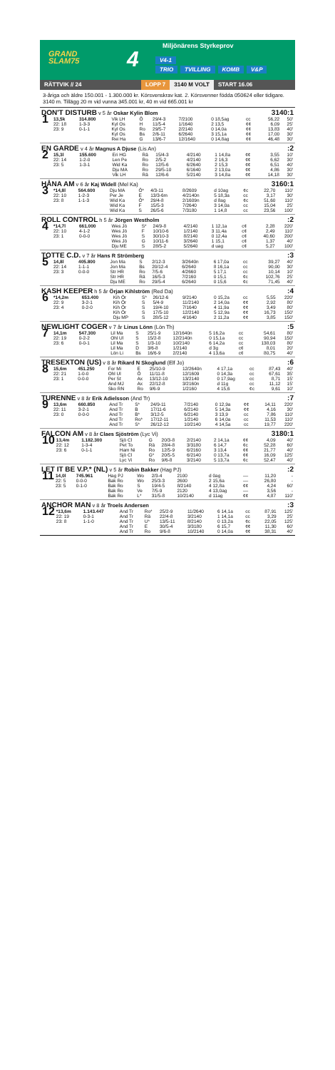GRAND
SLAM75
4
Miljönärens Styrkeprov
V4-1
TRIO TVILLING KOMB V&P
RÄTTVIK // 24 LOPP 7 3140 M VOLT START 16.06
3-åriga och äldre 150.001 - 1.300.000 kr. Körsvenskrav kat. 2. Körsvenner födda 050624 eller tidigare. 3140 m. Tillägg 20 m vid vunna 345.001 kr, 40 m vid 665.001 kr
DON'T DISTURB v 5 år Oskar Kylin Blom 3140:1
| 1 | 13,5k | 314.800 | Vik LH | Ö | 29/4-3 | 7/2100 | 0 18,5ag | cc | 56,22 | 50' |
| | 22: 18 | 1-3-3 | Kyl Os | H | 11/5-4 | 1/1640 | 2 13,5 | ¢¢ | 6,09 | 25' |
| | 23: 9 | 0-1-1 | Kyl Os | Ro | 29/5-7 | 2/2140 | 0 14,0a | ¢¢ | 13,83 | 40' |
| | | | Kyl Os | Bs | 2/6-11 | 6/2640 | 3 15,1a | ¢¢ | 17,00 | 30' |
| | | | Rei Ha | G | 13/6-7 | 12/1640 | 0 14,8ag | ¢¢ | 46,48 | 30' |
EN GARDE v 4 år Magnus A Djuse (Lis An):2
| 2 | 15,3l | 155.600 | Eri HG | Rä | 15/4-3 | 4/2140 | 1 14,8a | ¢¢ | 3,55 | 10' |
| | 22: 14 | 1-2-0 | Len Pe | Ro | 2/5-2 | 4/2140 | 2 16,3 | ¢¢ | 6,62 | 30' |
| | 23: 5 | 1-3-1 | Wid Ka | Ro | 12/5-6 | 6/2640 | 2 15,3 | ¢¢ | 6,51 | 40' |
| | | | Dju MA | Ro | 29/5-10 | 6/1640 | 2 13,0a | ¢¢ | 4,86 | 30' |
| | | | Vik LH | Rä | 12/6-6 | 5/2140 | 3 14,8a | ¢¢ | 14,18 | 30' |
HÅNA AM v 6 år Kaj Widell (Mel Ka) 3160:1
| 3 | *14,8l | 564.600 | Dju MA | Ö* | 4/3-11 | 8/2609 | d 10ag | ¢c | 22,70 | 110' |
| | 22: 10 | 1-2-3 | Per Je | E | 13/3-6m | 4/2140n | 5 18,3a | cc | 3,17 | 30' |
| | 23: 8 | 1-1-3 | Wid Ka | Ö* | 29/4-8 | 2/1609n | d 8ag | ¢c | 51,60 | 110' |
| | | | Wid Ka | F | 15/5-3 | 7/2640 | 3 14,0a | cc | 15,04 | 25' |
| | | | Wid Ka | S | 26/5-6 | 7/3180 | 1 14,8 | cc | 23,56 | 100' |
ROLL CONTROL h 5 år Jörgen Westholm:2
| 4 | *14,7l | 661.000 | Wes Jö | S* | 24/9-8 | 4/2140 | 1 12,1a | c¢ | 2,28 | 220' |
| | 22: 10 | 4-1-2 | Wes Jö | F | 10/10-6 | 1/2140 | 3 11,4a | c¢ | 2,49 | 110' |
| | 23: 1 | 0-0-0 | Wes Jö | S | 30/10-3 | 8/2140 | 0 12,4a | c¢ | 40,60 | 200' |
| | | | Wes Jö | G | 10/11-6 | 3/2640 | 1 15,1 | c¢ | 1,37 | 40' |
| | | | Dju ME | S | 28/5-2 | 5/2640 | d uag | c¢ | 5,27 | 100' |
TOTTE C.D. v 7 år Hans R Strömberg:3
| 5 | 14,8l | 405.800 | Jon Ma | S | 2/12-3 | 3/2640n | 6 17,0a | cc | 39,27 | 40' |
| | 22: 14 | 1-1-1 | Jon Ma | Bs | 20/12-4 | 6/2640 | 8 16,1a | cc | 90,00 | 30' |
| | 23: 3 | 0-0-0 | Str HR | Ro | 7/5-6 | 4/2660 | 5 17,1 | cc | 10,14 | 10' |
| | | | Str HR | Rä | 16/5-3 | 7/2160 | 0 15,1 | ¢c | 102,76 | 25' |
| | | | Dju ME | Ro | 29/5-4 | 6/2640 | 0 15,6 | ¢c | 71,45 | 40' |
KASH KEEPER h 5 år Örjan Kihlström (Red Da):4
| 6 | *14,2m | 653.400 | Kih Ör | S* | 26/12-6 | 9/2140 | 0 15,2a | cc | 5,55 | 220' |
| | 22: 9 | 3-2-1 | Kih Ör | S | 5/4-9 | 11/2140 | 2 14,0a | ¢¢ | 2,92 | 80' |
| | 23: 4 | 0-2-0 | Kih Ör | S | 19/4-10 | 7/1640 | 4 11,9a | ¢¢ | 3,49 | 80' |
| | | | Kih Ör | S | 17/5-10 | 12/2140 | 5 12,9a | ¢¢ | 16,73 | 150' |
| | | | Dju MP | S | 28/5-12 | 4/1640 | 2 11,2a | ¢¢ | 3,85 | 150' |
NEWLIGHT COGER v 7 år Linus Lönn (Lön Th):5
| 7 | 14,1m | 547.300 | Lil Ma | S | 25/1-9 | 12/1640n | 5 16,2a | cc | 54,61 | 80' |
| | 22: 19 | 0-2-2 | Ohl Ul | S | 15/2-8 | 12/2140n | 0 15,1a | cc | 90,94 | 150' |
| | 23: 6 | 0-0-1 | Lil Ma | S | 1/3-10 | 10/2140 | 6 14,2a | cc | 138,03 | 80' |
| | | | Lil Ma | D | 3/6-8 | 1/2140 | d 3g | c¢ | 8,01 | 20' |
| | | | Lön Li | Bs | 16/6-9 | 2/2140 | 4 13,6a | c¢ | 80,75 | 40' |
TRESEXTON (US) v 8 år Rikard N Skoglund (Elf Jo):6
| 8 | 15,6m | 451.250 | For Mi | E | 25/10-9 | 12/2640n | 4 17,1a | cc | 87,43 | 40' |
| | 22: 21 | 1-0-0 | Ohl Ul | Ö | 11/11-8 | 12/1609 | 0 14,3a | cc | 67,61 | 35' |
| | 23: 1 | 0-0-0 | Per St | Ax | 13/12-10 | 13/2140 | 0 17,9ag | cc | 8,71 | 15' |
| | | | And MJ | Ax | 22/12-8 | 3/2160n | d 11g | cc | 11,12 | 15' |
| | | | Sko RN | Ro | 9/6-9 | 1/2160 | 4 15,6 | ¢c | 9,61 | 10' |
TURENNE v 8 år Erik Adielsson (And Tr):7
| 9 | 13,6m | 660.850 | And Tr | S* | 24/9-11 | 7/2140 | 0 12,9a | ¢¢ | 14,11 | 220' |
| | 22: 11 | 3-2-1 | And Tr | B | 17/11-6 | 6/2140 | 5 14,3a | ¢¢ | 4,16 | 30' |
| | 23: 0 | 0-0-0 | And Tr | B* | 3/12-5 | 6/2140 | 3 13,9 | cc | 7,86 | 110' |
| | | | And Tr | Ro* | 17/12-11 | 1/2140 | 6 14,0a | cc | 11,53 | 110' |
| | | | And Tr | S* | 26/12-12 | 10/2140 | 4 14,5a | cc | 19,77 | 220' |
FALCON AM v 8 år Claes Sjöström (Lyc Vi) 3180:1
| 10 | 13,4m | 1.182.300 | Sjö Cl | G | 20/3-8 | 2/2140 | 2 14,1a | ¢¢ | 4,09 | 40' |
| | 22: 12 | 1-3-4 | Pet To | Rä | 28/4-8 | 3/3180 | 6 14,7 | ¢c | 52,28 | 60' |
| | 23: 6 | 0-1-1 | Ham Ni | Ro | 12/5-9 | 6/2160 | 3 13,4 | ¢¢ | 21,77 | 40' |
| | | | Sjö Cl | G* | 20/5-5 | 6/2140 | 0 13,7a | ¢¢ | 16,09 | 125' |
| | | | Lyc Vi | Ro | 9/6-8 | 3/2140 | 5 13,7a | ¢c | 52,47 | 40' |
LET IT BE V.P.* (NL) v 5 år Robin Bakker (Hag PJ):2
| 11 | 14,0l | 745.961 | Hag PJ | Wo | 2/3-4 | 2100 | d 0ag | –– | 11,20 | - |
| | 22: 5 | 0-0-0 | Bak Ro | Wo | 25/3-3 | 2600 | 2 15,6a | –– | 26,80 | - |
| | 23: 5 | 0-1-0 | Bak Ro | S | 19/4-5 | 8/2140 | 4 12,8a | ¢¢ | 4,24 | 60' |
| | | | Bak Ro | Ve | 7/5-9 | 2120 | 4 13,0ag | –– | 3,56 | - |
| | | | Bak Ro | L* | 31/5-8 | 10/2140 | d 11ag | ¢¢ | 4,87 | 110' |
ANCHOR MAN v 8 år Troels Andersen:3
| 12 | *13,6m | 1.143.447 | And Tr | Ro* | 25/2-9 | 11/2640 | 6 14,1a | cc | 87,91 | 125' |
| | 22: 19 | 0-3-1 | And Tr | Rä | 22/4-8 | 3/2140 | 1 14,1a | cc | 3,29 | 25' |
| | 23: 8 | 1-1-0 | And Tr | U* | 13/5-11 | 8/2140 | 0 13,2a | ¢c | 22,05 | 125' |
| | | | And Tr | E | 30/5-4 | 3/3180 | 6 15,7 | ¢¢ | 11,30 | 60' |
| | | | And Tr | Ro | 9/6-8 | 10/2140 | 0 14,0a | ¢¢ | 38,31 | 40' |